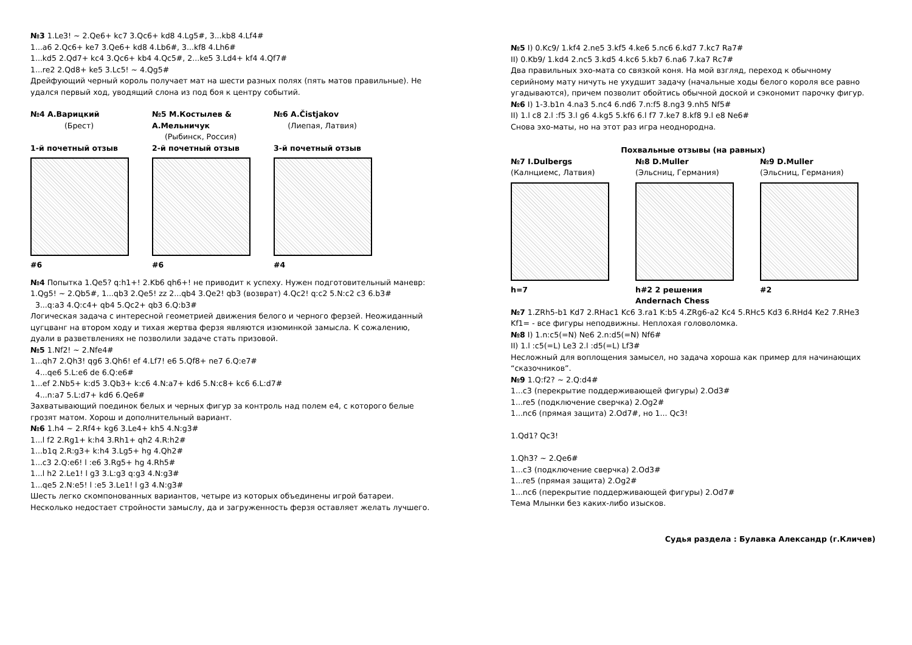№3 1.Le3! ~ 2.Qe6+ kc7 3.Qc6+ kd8 4.Lg5#, 3...kb8 4.Lf4#
1...a6 2.Qc6+ ke7 3.Qe6+ kd8 4.Lb6#, 3...kf8 4.Lh6#
1...kd5 2.Qd7+ kc4 3.Qc6+ kb4 4.Qc5#, 2...ke5 3.Ld4+ kf4 4.Qf7#
1...re2 2.Qd8+ ke5 3.Lc5! ~ 4.Qg5#
Дрейфующий черный король получает мат на шести разных полях (пять матов правильные). Не удался первый ход, уводящий слона из под боя к центру событий.
№4 А.Варицкий
(Брест)
1-й почетный отзыв
#6
№5 М.Костылев & А.Мельничук
(Рыбинск, Россия)
2-й почетный отзыв
#6
№6 A.Čistjakov
(Лиепая, Латвия)
3-й почетный отзыв
#4
№4 Попытка 1.Qe5? q:h1+! 2.Kb6 qh6+! не приводит к успеху. Нужен подготовительный маневр:
1.Qg5! ~ 2.Qb5#, 1...qb3 2.Qe5! zz 2...qb4 3.Qe2! qb3 (возврат) 4.Qc2! q:c2 5.N:c2 c3 6.b3#
3...q:a3 4.Q:c4+ qb4 5.Qc2+ qb3 6.Q:b3#
Логическая задача с интересной геометрией движения белого и черного ферзей. Неожиданный цугцванг на втором ходу и тихая жертва ферзя являются изюминкой замысла. К сожалению, дуали в разветвлениях не позволили задаче стать призовой.
№5 1.Nf2! ~ 2.Nfe4#
1...qh7 2.Qh3! qg6 3.Qh6! ef 4.Lf7! e6 5.Qf8+ ne7 6.Q:e7#
4...qe6 5.L:e6 de 6.Q:e6#
1...ef 2.Nb5+ k:d5 3.Qb3+ k:c6 4.N:a7+ kd6 5.N:c8+ kc6 6.L:d7#
4...n:a7 5.L:d7+ kd6 6.Qe6#
Захватывающий поединок белых и черных фигур за контроль над полем е4, с которого белые грозят матом. Хорош и дополнительный вариант.
№6 1.h4 ~ 2.Rf4+ kg6 3.Le4+ kh5 4.N:g3#
1...l f2 2.Rg1+ k:h4 3.Rh1+ qh2 4.R:h2#
1...b1q 2.R:g3+ k:h4 3.Lg5+ hg 4.Qh2#
1...c3 2.Q:e6! l :e6 3.Rg5+ hg 4.Rh5#
1...l h2 2.Le1! l g3 3.L:g3 q:g3 4.N:g3#
1...qe5 2.N:e5! l :e5 3.Le1! l g3 4.N:g3#
Шесть легко скомпонованных вариантов, четыре из которых объединены игрой батареи. Несколько недостает стройности замыслу, да и загруженность ферзя оставляет желать лучшего.
№5 I) 0.Kc9/ 1.kf4 2.ne5 3.kf5 4.ke6 5.nc6 6.kd7 7.kc7 Ra7#
II) 0.Kb9/ 1.kd4 2.nc5 3.kd5 4.kc6 5.kb7 6.na6 7.ka7 Rc7#
Два правильных эхо-мата со связкой коня. На мой взгляд, переход к обычному серийному мату ничуть не ухудшит задачу (начальные ходы белого короля все равно угадываются), причем позволит обойтись обычной доской и сэкономит парочку фигур.
№6 I) 1-3.b1n 4.na3 5.nc4 6.nd6 7.n:f5 8.ng3 9.nh5 Nf5#
II) 1.l c8 2.l :f5 3.l g6 4.kg5 5.kf6 6.l f7 7.ke7 8.kf8 9.l e8 Ne6#
Снова эхо-маты, но на этот раз игра неоднородна.
Похвальные отзывы (на равных)
№7 I.Dulbergs
(Калнциемс, Латвия)
h=7
№8 D.Muller
(Эльсниц, Германия)
h#2 2 решения
Andernach Chess
№9 D.Muller
(Эльсниц, Германия)
#2
№7 1.ZRh5-b1 Kd7 2.RHac1 Kc6 3.ra1 K:b5 4.ZRg6-a2 Kc4 5.RHc5 Kd3 6.RHd4 Ke2 7.RHe3 Kf1= - все фигуры неподвижны. Неплохая головоломка.
№8 I) 1.n:c5(=N) Ne6 2.n:d5(=N) Nf6#
II) 1.l :c5(=L) Le3 2.l :d5(=L) Lf3#
Несложный для воплощения замысел, но задача хороша как пример для начинающих “сказочников”.
№9 1.Q:f2? ~ 2.Q:d4#
1...c3 (перекрытие поддерживающей фигуры) 2.Od3#
1...re5 (подключение сверчка) 2.Og2#
1...nc6 (прямая защита) 2.Od7#, но 1... Qc3!
1.Qd1? Qc3!
1.Qh3? ~ 2.Qe6#
1...c3 (подключение сверчка) 2.Od3#
1...re5 (прямая защита) 2.Og2#
1...nc6 (перекрытие поддерживающей фигуры) 2.Od7#
Тема Млынки без каких-либо изысков.
Судья раздела : Булавка Александр (г.Кличев)